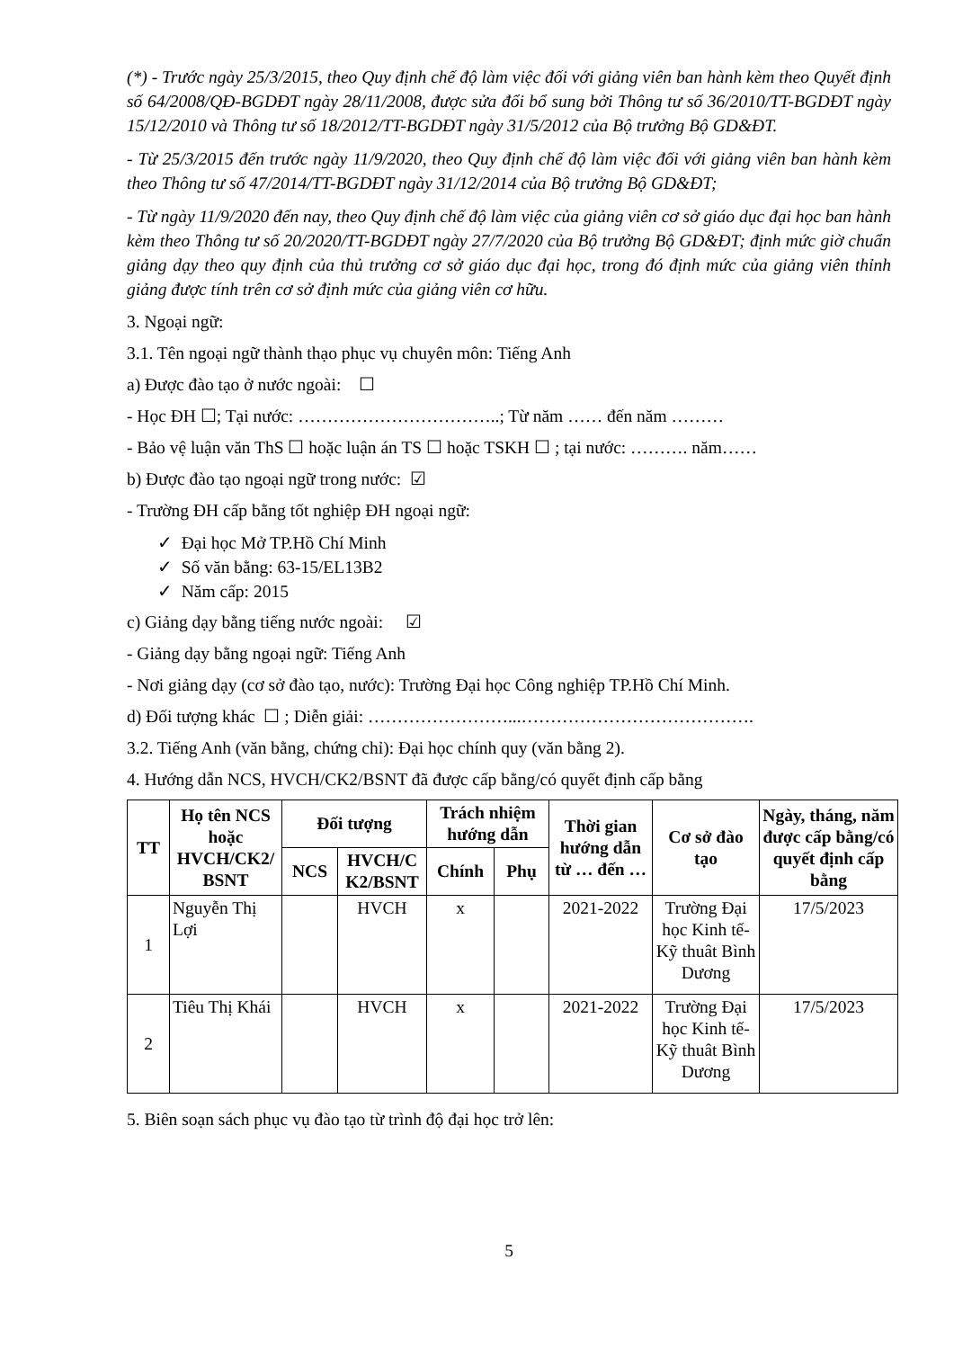(*) - Trước ngày 25/3/2015, theo Quy định chế độ làm việc đối với giảng viên ban hành kèm theo Quyết định số 64/2008/QĐ-BGDĐT ngày 28/11/2008, được sửa đổi bổ sung bởi Thông tư số 36/2010/TT-BGDĐT ngày 15/12/2010 và Thông tư số 18/2012/TT-BGDĐT ngày 31/5/2012 của Bộ trưởng Bộ GD&ĐT.
- Từ 25/3/2015 đến trước ngày 11/9/2020, theo Quy định chế độ làm việc đối với giảng viên ban hành kèm theo Thông tư số 47/2014/TT-BGDĐT ngày 31/12/2014 của Bộ trưởng Bộ GD&ĐT;
- Từ ngày 11/9/2020 đến nay, theo Quy định chế độ làm việc của giảng viên cơ sở giáo dục đại học ban hành kèm theo Thông tư số 20/2020/TT-BGDĐT ngày 27/7/2020 của Bộ trưởng Bộ GD&ĐT; định mức giờ chuẩn giảng dạy theo quy định của thủ trưởng cơ sở giáo dục đại học, trong đó định mức của giảng viên thỉnh giảng được tính trên cơ sở định mức của giảng viên cơ hữu.
3. Ngoại ngữ:
3.1. Tên ngoại ngữ thành thạo phục vụ chuyên môn: Tiếng Anh
a) Được đào tạo ở nước ngoài: ☐
- Học ĐH ☐; Tại nước: ……………………………..; Từ năm …… đến năm ………
- Bảo vệ luận văn ThS ☐ hoặc luận án TS ☐ hoặc TSKH ☐ ; tại nước: ………. năm……
b) Được đào tạo ngoại ngữ trong nước: ☑
- Trường ĐH cấp bằng tốt nghiệp ĐH ngoại ngữ:
✓ Đại học Mở TP.Hồ Chí Minh
✓ Số văn bằng: 63-15/EL13B2
✓ Năm cấp: 2015
c) Giảng dạy bằng tiếng nước ngoài: ☑
- Giảng dạy bằng ngoại ngữ: Tiếng Anh
- Nơi giảng dạy (cơ sở đào tạo, nước): Trường Đại học Công nghiệp TP.Hồ Chí Minh.
d) Đối tượng khác ☐ ; Diễn giải: ……………………...………………………………….
3.2. Tiếng Anh (văn bằng, chứng chỉ): Đại học chính quy (văn bằng 2).
4. Hướng dẫn NCS, HVCH/CK2/BSNT đã được cấp bằng/có quyết định cấp bằng
| TT | Họ tên NCS hoặc HVCH/CK2/ BSNT | Đối tượng | | Trách nhiệm hướng dẫn | | Thời gian hướng dẫn từ … đến … | Cơ sở đào tạo | Ngày, tháng, năm được cấp bằng/có quyết định cấp bằng |
| --- | --- | --- | --- | --- | --- | --- | --- | --- |
| | | NCS | HVCH/C K2/BSNT | Chính | Phụ | | | |
| 1 | Nguyễn Thị Lợi | | HVCH | x | | 2021-2022 | Trường Đại học Kinh tế-Kỹ thuât Bình Dương | 17/5/2023 |
| 2 | Tiêu Thị Khái | | HVCH | x | | 2021-2022 | Trường Đại học Kinh tế-Kỹ thuât Bình Dương | 17/5/2023 |
5. Biên soạn sách phục vụ đào tạo từ trình độ đại học trở lên:
5